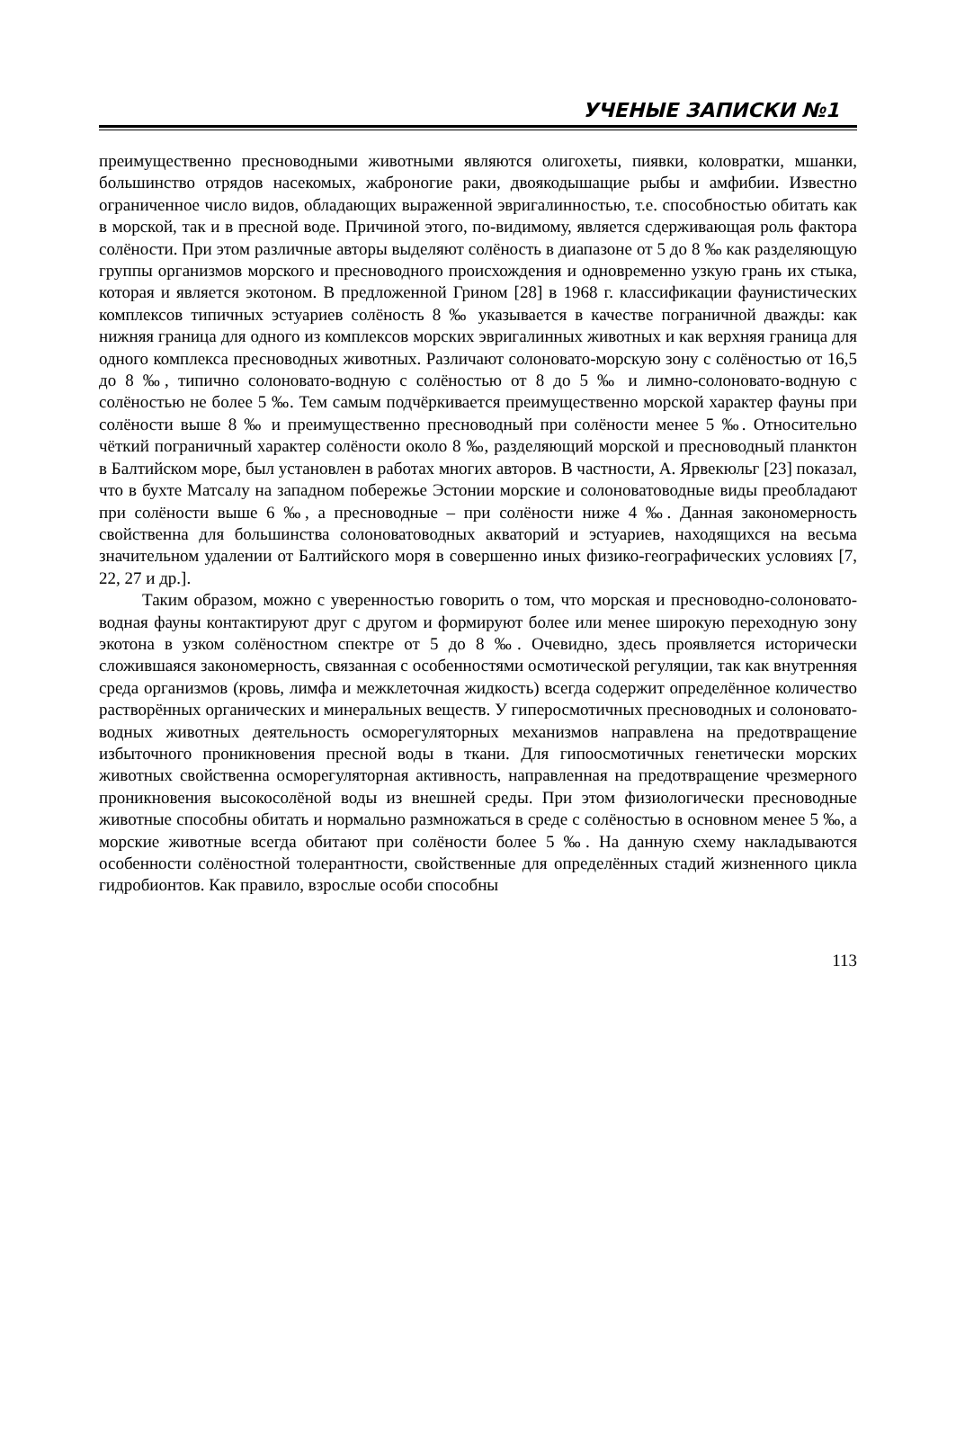УЧЕНЫЕ ЗАПИСКИ №1
преимущественно пресноводными животными являются олигохеты, пиявки, коловратки, мшанки, большинство отрядов насекомых, жаброногие раки, двоякодышащие рыбы и амфибии. Известно ограниченное число видов, обладающих выраженной эвригалинностью, т.е. способностью обитать как в морской, так и в пресной воде. Причиной этого, по-видимому, является сдерживающая роль фактора солёности. При этом различные авторы выделяют солёность в диапазоне от 5 до 8 ‰ как разделяющую группы организмов морского и пресноводного происхождения и одновременно узкую грань их стыка, которая и является экотоном. В предложенной Грином [28] в 1968 г. классификации фаунистических комплексов типичных эстуариев солёность 8 ‰ указывается в качестве пограничной дважды: как нижняя граница для одного из комплексов морских эвригалинных животных и как верхняя граница для одного комплекса пресноводных животных. Различают солоновато-морскую зону с солёностью от 16,5 до 8 ‰, типично солоновато-водную с солёностью от 8 до 5 ‰ и лимно-солоновато-водную с солёностью не более 5 ‰. Тем самым подчёркивается преимущественно морской характер фауны при солёности выше 8 ‰ и преимущественно пресноводный при солёности менее 5 ‰. Относительно чёткий пограничный характер солёности около 8 ‰, разделяющий морской и пресноводный планктон в Балтийском море, был установлен в работах многих авторов. В частности, А. Ярвекюльг [23] показал, что в бухте Матсалу на западном побережье Эстонии морские и солоноватоводные виды преобладают при солёности выше 6 ‰, а пресноводные – при солёности ниже 4 ‰. Данная закономерность свойственна для большинства солоноватоводных акваторий и эстуариев, находящихся на весьма значительном удалении от Балтийского моря в совершенно иных физико-географических условиях [7, 22, 27 и др.].
Таким образом, можно с уверенностью говорить о том, что морская и пресноводно-солоновато-водная фауны контактируют друг с другом и формируют более или менее широкую переходную зону экотона в узком солёностном спектре от 5 до 8 ‰. Очевидно, здесь проявляется исторически сложившаяся закономерность, связанная с особенностями осмотической регуляции, так как внутренняя среда организмов (кровь, лимфа и межклеточная жидкость) всегда содержит определённое количество растворённых органических и минеральных веществ. У гиперосмотичных пресноводных и солоновато-водных животных деятельность осморегуляторных механизмов направлена на предотвращение избыточного проникновения пресной воды в ткани. Для гипоосмотичных генетически морских животных свойственна осморегуляторная активность, направленная на предотвращение чрезмерного проникновения высокосолёной воды из внешней среды. При этом физиологически пресноводные животные способны обитать и нормально размножаться в среде с солёностью в основном менее 5 ‰, а морские животные всегда обитают при солёности более 5 ‰. На данную схему накладываются особенности солёностной толерантности, свойственные для определённых стадий жизненного цикла гидробионтов. Как правило, взрослые особи способны
113